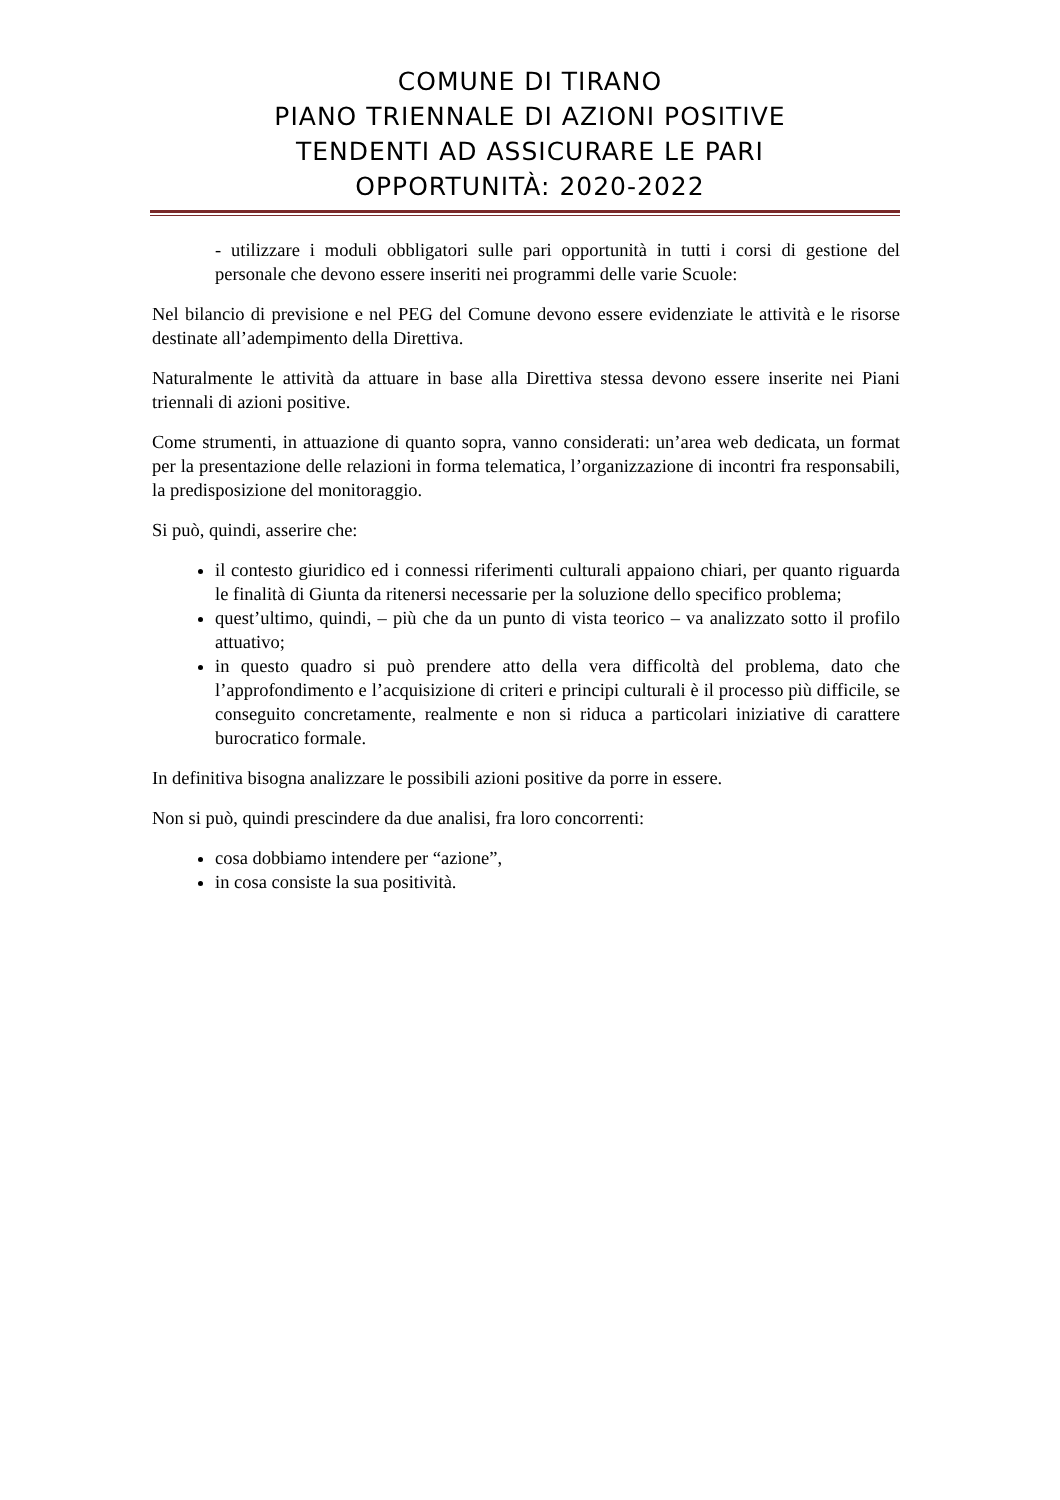COMUNE DI TIRANO
PIANO TRIENNALE DI AZIONI POSITIVE
TENDENTI AD ASSICURARE LE PARI
OPPORTUNITÀ: 2020-2022
- utilizzare i moduli obbligatori sulle pari opportunità in tutti i corsi di gestione del personale che devono essere inseriti nei programmi delle varie Scuole:
Nel bilancio di previsione e nel PEG del Comune devono essere evidenziate le attività e le risorse destinate all’adempimento della Direttiva.
Naturalmente le attività da attuare in base alla Direttiva stessa devono essere inserite nei Piani triennali di azioni positive.
Come strumenti, in attuazione di quanto sopra, vanno considerati: un’area web dedicata, un format per la presentazione delle relazioni in forma telematica, l’organizzazione di incontri fra responsabili, la predisposizione del monitoraggio.
Si può, quindi, asserire che:
il contesto giuridico ed i connessi riferimenti culturali appaiono chiari, per quanto riguarda le finalità di Giunta da ritenersi necessarie per la soluzione dello specifico problema;
quest’ultimo, quindi, – più che da un punto di vista teorico – va analizzato sotto il profilo attuativo;
in questo quadro si può prendere atto della vera difficoltà del problema, dato che l’approfondimento e l’acquisizione di criteri e principi culturali è il processo più difficile, se conseguito concretamente, realmente e non si riduca a particolari iniziative di carattere burocratico formale.
In definitiva bisogna analizzare le possibili azioni positive da porre in essere.
Non si può, quindi prescindere da due analisi, fra loro concorrenti:
cosa dobbiamo intendere per “azione”,
in cosa consiste la sua positività.